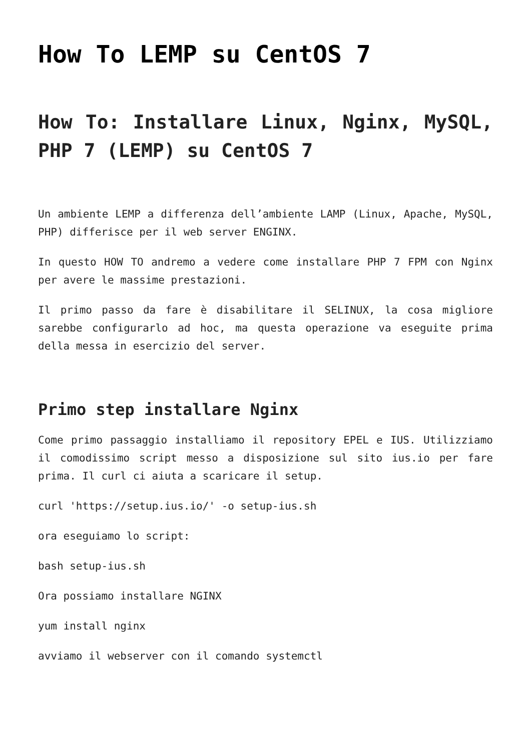How To LEMP su CentOS 7
How To: Installare Linux, Nginx, MySQL, PHP 7 (LEMP) su CentOS 7
Un ambiente LEMP a differenza dell’ambiente LAMP (Linux, Apache, MySQL, PHP) differisce per il web server ENGINX.
In questo HOW TO andremo a vedere come installare PHP 7 FPM con Nginx per avere le massime prestazioni.
Il primo passo da fare è disabilitare il SELINUX, la cosa migliore sarebbe configurarlo ad hoc, ma questa operazione va eseguite prima della messa in esercizio del server.
Primo step installare Nginx
Come primo passaggio installiamo il repository EPEL e IUS. Utilizziamo il comodissimo script messo a disposizione sul sito ius.io per fare prima. Il curl ci aiuta a scaricare il setup.
curl 'https://setup.ius.io/' -o setup-ius.sh
ora eseguiamo lo script:
bash setup-ius.sh
Ora possiamo installare NGINX
yum install nginx
avviamo il webserver con il comando systemctl